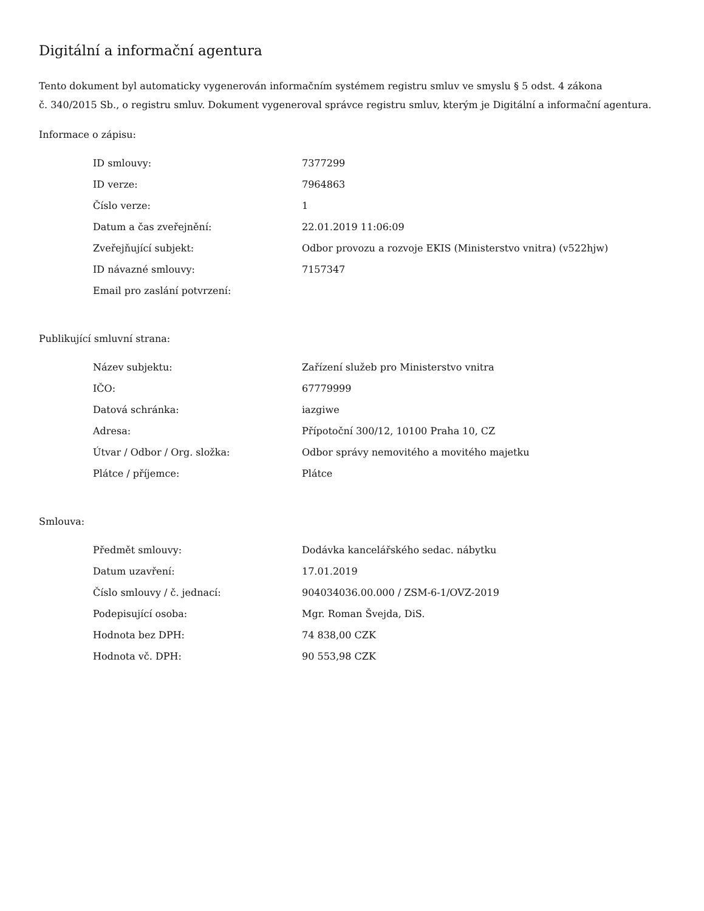Digitální a informační agentura
Tento dokument byl automaticky vygenerován informačním systémem registru smluv ve smyslu § 5 odst. 4 zákona
č. 340/2015 Sb., o registru smluv. Dokument vygeneroval správce registru smluv, kterým je Digitální a informační agentura.
Informace o zápisu:
| ID smlouvy: | 7377299 |
| ID verze: | 7964863 |
| Číslo verze: | 1 |
| Datum a čas zveřejnění: | 22.01.2019 11:06:09 |
| Zveřejňující subjekt: | Odbor provozu a rozvoje EKIS (Ministerstvo vnitra) (v522hjw) |
| ID návazné smlouvy: | 7157347 |
| Email pro zaslání potvrzení: | |
Publikující smluvní strana:
| Název subjektu: | Zařízení služeb pro Ministerstvo vnitra |
| IČO: | 67779999 |
| Datová schránka: | iazgiwe |
| Adresa: | Přípotoční 300/12, 10100 Praha 10, CZ |
| Útvar / Odbor / Org. složka: | Odbor správy nemovitého a movitého majetku |
| Plátce / příjemce: | Plátce |
Smlouva:
| Předmět smlouvy: | Dodávka kancelářského sedac. nábytku |
| Datum uzavření: | 17.01.2019 |
| Číslo smlouvy / č. jednací: | 904034036.00.000 / ZSM-6-1/OVZ-2019 |
| Podepisující osoba: | Mgr. Roman Švejda, DiS. |
| Hodnota bez DPH: | 74 838,00 CZK |
| Hodnota vč. DPH: | 90 553,98 CZK |